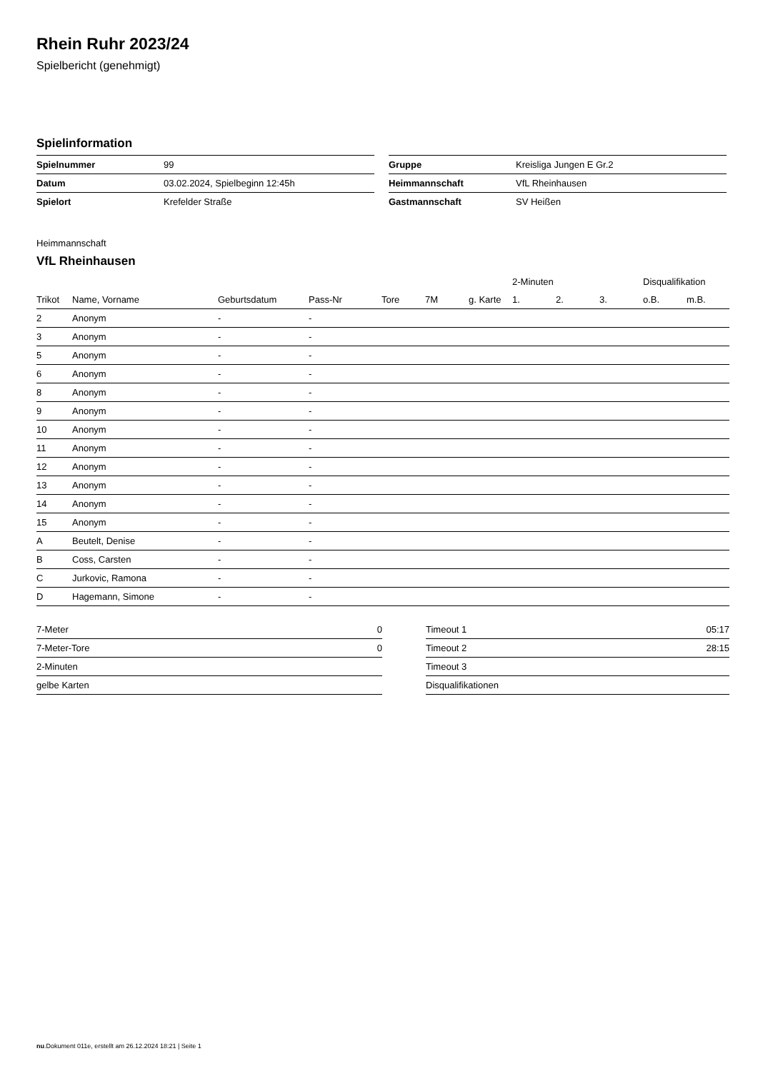Rhein Ruhr 2023/24
Spielbericht (genehmigt)
Spielinformation
| Spielnummer | 99 |
| Datum | 03.02.2024, Spielbeginn 12:45h |
| Spielort | Krefelder Straße |
| Gruppe | Kreisliga Jungen E Gr.2 |
| Heimmannschaft | VfL Rheinhausen |
| Gastmannschaft | SV Heißen |
Heimmannschaft
VfL Rheinhausen
| | | | | | | | 2-Minuten | | | Disqualifikation | |
| --- | --- | --- | --- | --- | --- | --- | --- | --- | --- | --- | --- |
| Trikot | Name, Vorname | Geburtsdatum | Pass-Nr | Tore | 7M | g. Karte | 1. | 2. | 3. | o.B. | m.B. |
| 2 | Anonym | - | - | | | | | | | | |
| 3 | Anonym | - | - | | | | | | | | |
| 5 | Anonym | - | - | | | | | | | | |
| 6 | Anonym | - | - | | | | | | | | |
| 8 | Anonym | - | - | | | | | | | | |
| 9 | Anonym | - | - | | | | | | | | |
| 10 | Anonym | - | - | | | | | | | | |
| 11 | Anonym | - | - | | | | | | | | |
| 12 | Anonym | - | - | | | | | | | | |
| 13 | Anonym | - | - | | | | | | | | |
| 14 | Anonym | - | - | | | | | | | | |
| 15 | Anonym | - | - | | | | | | | | |
| A | Beutelt, Denise | - | - | | | | | | | | |
| B | Coss, Carsten | - | - | | | | | | | | |
| C | Jurkovic, Ramona | - | - | | | | | | | | |
| D | Hagemann, Simone | - | - | | | | | | | | |
| 7-Meter | 0 |
| 7-Meter-Tore | 0 |
| 2-Minuten | |
| gelbe Karten | |
| Timeout 1 | 05:17 |
| Timeout 2 | 28:15 |
| Timeout 3 | |
| Disqualifikationen | |
nu.Dokument 011e, erstellt am 26.12.2024 18:21 | Seite 1